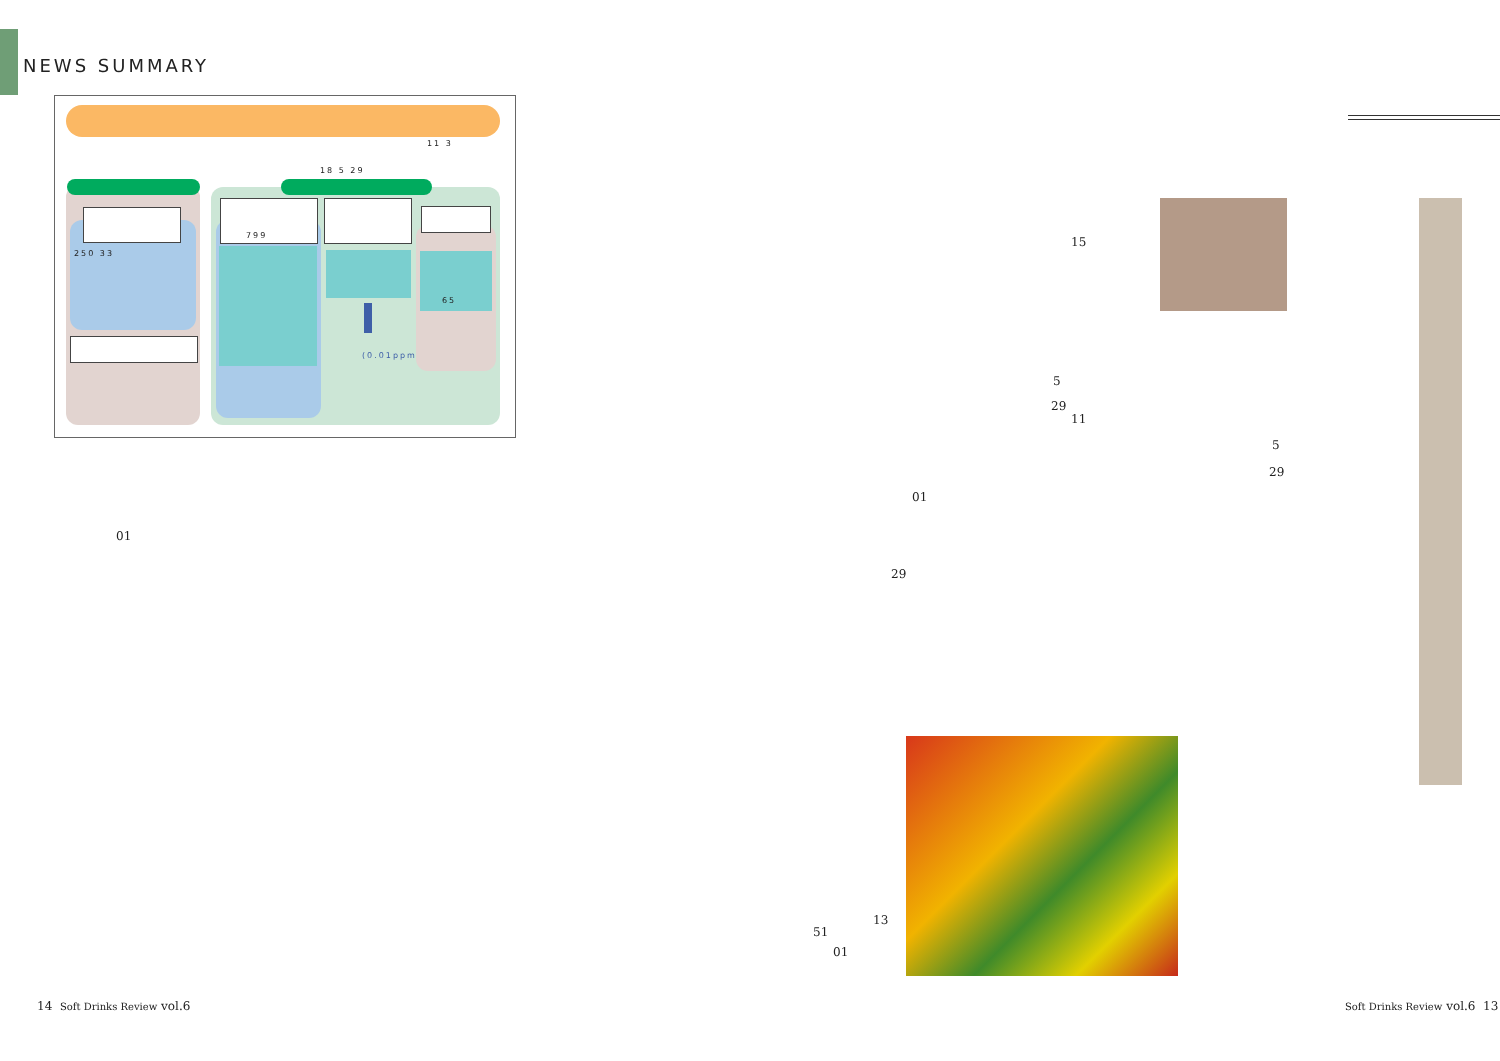NEWS SUMMARY
11 3
18 5 29
250 33
799
(0.01ppm)
65
01
15
5
29
11
5
29
01
29
13
51
01
14 Soft Drinks Review vol.6 Soft Drinks Review vol.6 13